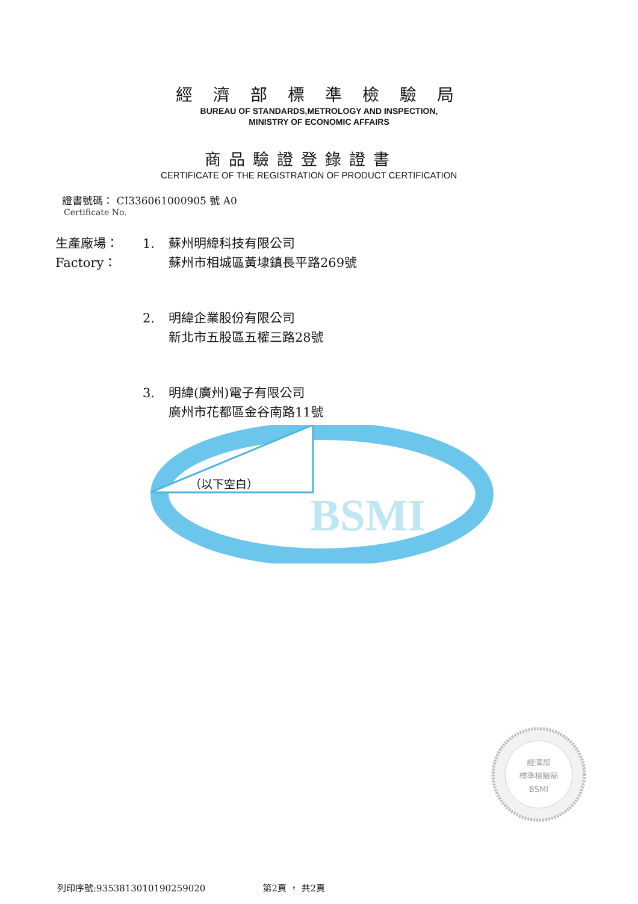BSMI
經濟部標準檢驗局
BUREAU OF STANDARDS,METROLOGY AND INSPECTION,
MINISTRY OF ECONOMIC AFFAIRS
商品驗證登錄證書
CERTIFICATE OF THE REGISTRATION OF PRODUCT CERTIFICATION
證書號碼： CI336061000905 號 A0
Certificate No.
生產廠場：
Factory：
1. 蘇州明緯科技有限公司
蘇州市相城區黃埭鎮長平路269號
2. 明緯企業股份有限公司
新北市五股區五權三路28號
3. 明緯(廣州)電子有限公司
廣州市花都區金谷南路11號
（以下空白）
經濟部
標準檢驗局
BSMI
列印序號:9353813010190259020 第2頁 ， 共2頁